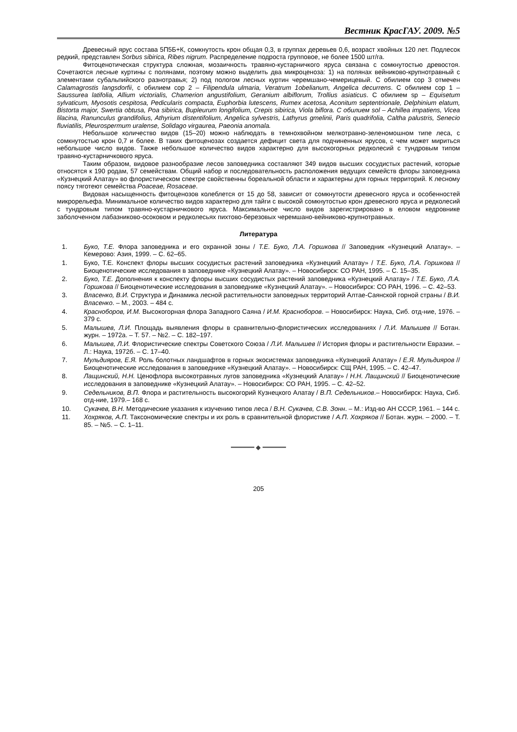Вестник КрасГАУ. 2009. №5
Древесный ярус состава 5П5Б+К, сомкнутость крон общая 0,3, в группах деревьев 0,6, возраст хвойных 120 лет. Подлесок редкий, представлен Sorbus sibirica, Ribes nigrum. Распределение подроста групповое, не более 1500 шт/га.
Фитоценотическая структура сложная, мозаичность травяно-кустарничкого яруса связана с сомкнутостью древостоя. Сочетаются лесные куртины с полянами, поэтому можно выделить два микроценоза: 1) на полянах вейниково-крупнотравный с элементами субальпийского разнотравья; 2) под пологом лесных куртин черемшано-чемерицевый. С обилием cop 3 отмечен Calamagrostis langsdorfii, с обилием cop 2 – Filipendula ulmaria, Veratrum 1obelianum, Angelica decurrens. С обилием cop 1 – Saussurea latifolia, Allium victorialis, Chamerion angustifolium, Geranium albiflorum, Trollius asiaticus. С обилием sp – Equisetum sylvaticum, Myosotis cespitosa, Pedicularis compacta, Euphorbia lutescens, Rumex acetosa, Aconitum septentrionale, Delphinium elatum, Bistorta major, Swertia obtusa, Poa sibirica, Bupleurum longifolium, Crepis sibirica, Viola biflora. С обилием sol – Achillea impatiens, Vicea lilacina, Ranunculus grandifolius, Athyrium distentifolium, Angelica sylvestris, Lathyrus gmelinii, Paris quadrifolia, Caltha palustris, Senecio fluviatilis, Pleurospermum uralense, Solidago virgaurea, Paeonia anomala.
Небольшое количество видов (15–20) можно наблюдать в темнохвойном мелкотравно-зеленомошном типе леса, с сомкнутостью крон 0,7 и более. В таких фитоценозах создается дефицит света для подчиненных ярусов, с чем может мириться небольшое число видов. Также небольшое количество видов характерно для высокогорных редколесий с тундровым типом травяно-кустарничкового яруса.
Таким образом, видовое разнообразие лесов заповедника составляют 349 видов высших сосудистых растений, которые относятся к 190 родам, 57 семействам. Общий набор и последовательность расположения ведущих семейств флоры заповедника «Кузнецкий Алатау» во флористическом спектре свойственны бореальной области и характерны для горных территорий. К лесному поясу тяготеют семейства Poaceae, Rosaceae.
Видовая насыщенность фитоценозов колеблется от 15 до 58, зависит от сомкнутости древесного яруса и особенностей микрорельефа. Минимальное количество видов характерно для тайги с высокой сомкнутостью крон древесного яруса и редколесий с тундровым типом травяно-кустарничкового яруса. Максимальное число видов зарегистрировано в еловом кедровнике заболоченном лабазниково-осоковом и редколесьях пихтово-березовых черемшано-вейниково-крупнотравных.
Литература
1. Буко, Т.Е. Флора заповедника и его охранной зоны / Т.Е. Буко, Л.А. Горшкова // Заповедник «Кузнецкий Алатау». – Кемерово: Азия, 1999. – С. 62–65.
1. Буко, Т.Е. Конспект флоры высших сосудистых растений заповедника «Кузнецкий Алатау» / Т.Е. Буко, Л.А. Горшкова // Биоценотические исследования в заповеднике «Кузнецкий Алатау». – Новосибирск: СО РАН, 1995. – С. 15–35.
2. Буко, Т.Е. Дополнения к конспекту флоры высших сосудистых растений заповедника «Кузнецкий Алатау» / Т.Е. Буко, Л.А. Горшкова // Биоценотические исследования в заповеднике «Кузнецкий Алатау». – Новосибирск: СО РАН, 1996. – С. 42–53.
3. Власенко, В.И. Структура и Динамика лесной растительности заповедных территорий Алтае-Саянской горной страны / В.И. Власенко. – М., 2003. – 484 с.
4. Красноборов, И.М. Высокогорная флора Западного Саяна / И.М. Красноборов. – Новосибирск: Наука, Сиб. отд-ние, 1976. – 379 с.
5. Малышев, Л.И. Площадь выявления флоры в сравнительно-флористических исследованиях / Л.И. Малышев // Ботан. журн. – 1972а. – Т. 57. – №2. – С. 182–197.
6. Малышев, Л.И. Флористические спектры Советского Союза / Л.И. Малышев // История флоры и растительности Евразии. – Л.: Наука, 1972б. – С. 17–40.
7. Мульдияров, Е.Я. Роль болотных ландшафтов в горных экосистемах заповедника «Кузнецкий Алатау» / Е.Я. Мульдияров // Биоценотические исследования в заповеднике «Кузнецкий Алатау». – Новосибирск: СЩ РАН, 1995. – С. 42–47.
8. Лащинский, Н.Н. Ценофлора высокотравных лугов заповедника «Кузнецкий Алатау» / Н.Н. Лащинский // Биоценотические исследования в заповеднике «Кузнецкий Алатау». – Новосибирск: СО РАН, 1995. – С. 42–52.
9. Седельников, В.П. Флора и растительность высокогорий Кузнецкого Алатау / В.П. Седельников.– Новосибирск: Наука, Сиб. отд-ние, 1979.– 168 с.
10. Сукачев, В.Н. Методические указания к изучению типов леса / В.Н. Сукачев, С.В. Зонн. – М.: Изд-во АН СССР, 1961. – 144 с.
11. Хохряков, А.П. Таксономические спектры и их роль в сравнительной флористике / А.П. Хохряков // Ботан. журн. – 2000. – Т. 85. – №5. – С. 1–11.
━━━━━━ ◆ ━━━━━━
205